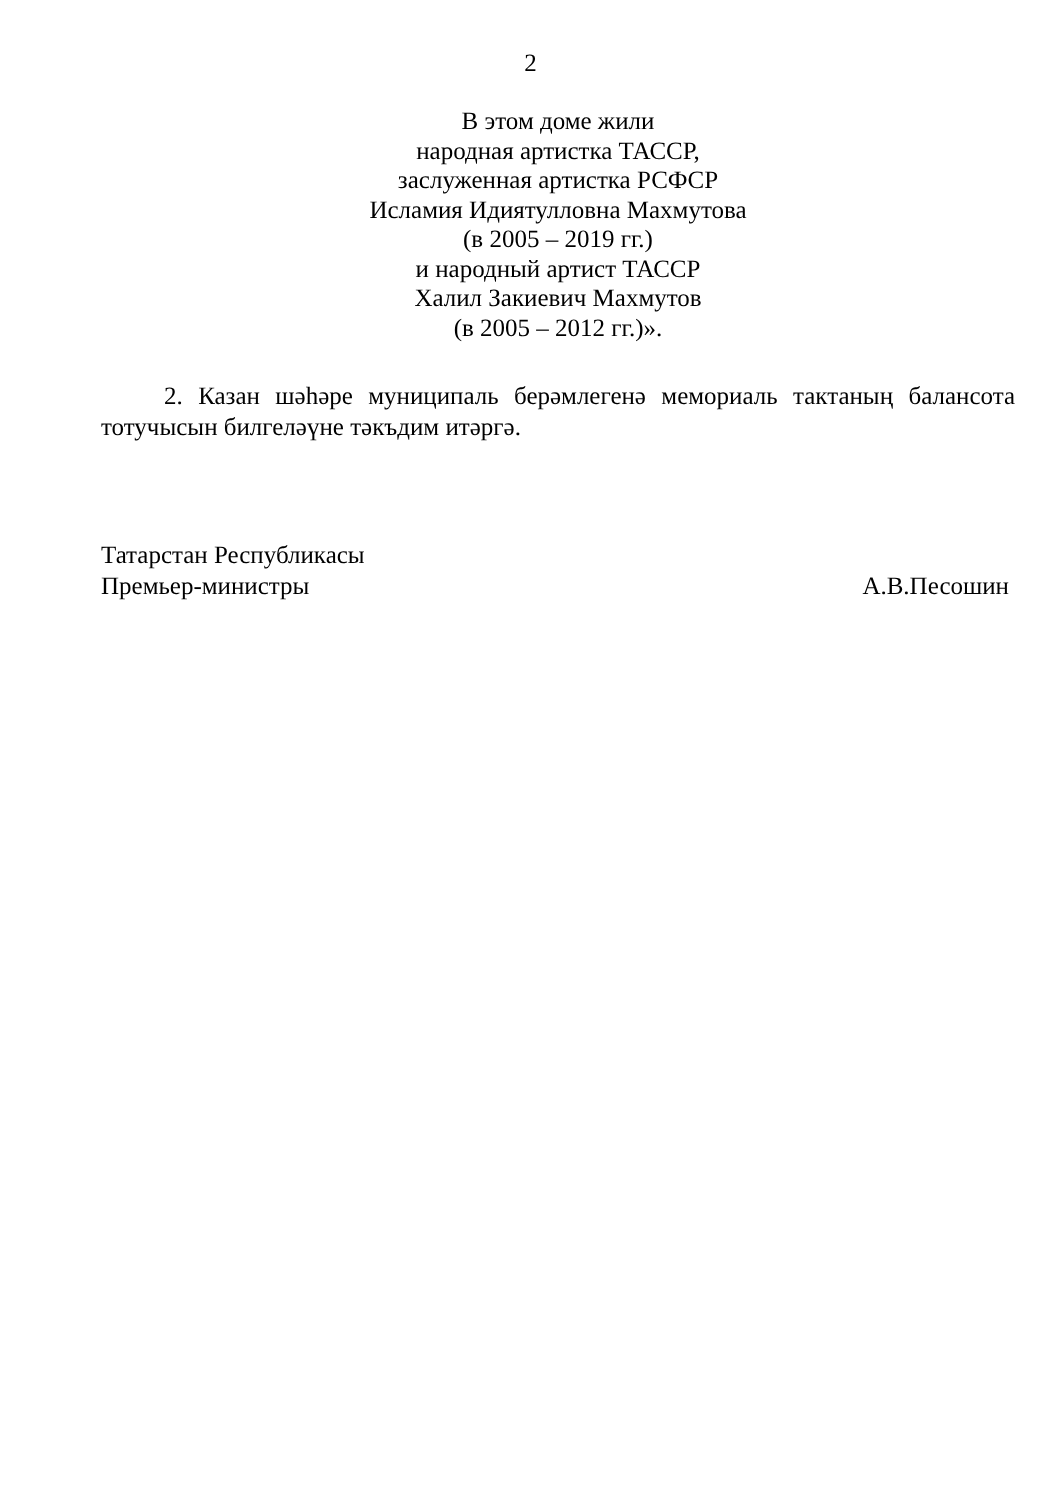2
В этом доме жили
народная артистка ТАССР,
заслуженная артистка РСФСР
Исламия Идиятулловна Махмутова
(в 2005 – 2019 гг.)
и народный артист ТАССР
Халил Закиевич Махмутов
(в 2005 – 2012 гг.)».
2. Казан шәһәре муниципаль берәмлегенә мемориаль тактаның балансота тотучысын билгеләүне тәкъдим итәргә.
Татарстан Республикасы
Премьер-министры
А.В.Песошин